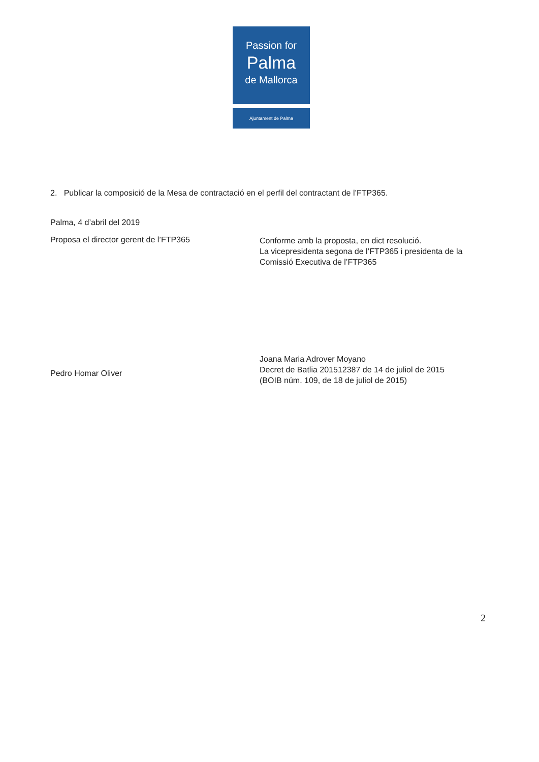Passion for
Palma
de Mallorca
Ajuntament de Palma
2. Publicar la composició de la Mesa de contractació en el perfil del contractant de l’FTP365.
Palma, 4 d’abril del 2019
Proposa el director gerent de l’FTP365
Pedro Homar Oliver
Conforme amb la proposta, en dict resolució.
La vicepresidenta segona de l’FTP365 i presidenta de la Comissió Executiva de l’FTP365
Joana Maria Adrover Moyano
Decret de Batlia 201512387 de 14 de juliol de 2015
(BOIB núm. 109, de 18 de juliol de 2015)
2